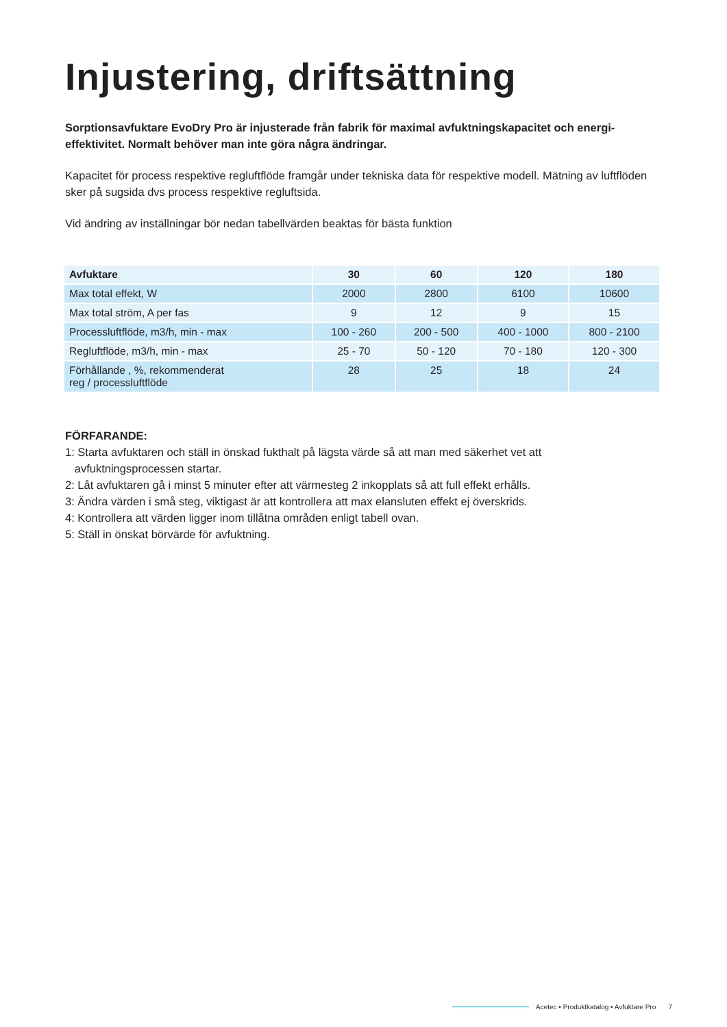Injustering, driftsättning
Sorptionsavfuktare EvoDry Pro är injusterade från fabrik för maximal avfuktningskapacitet och energi-effektivitet. Normalt behöver man inte göra några ändringar.
Kapacitet för process respektive regluftflöde framgår under tekniska data för respektive modell. Mätning av luftflöden sker på sugsida dvs process respektive regluftsida.
Vid ändring av inställningar bör nedan tabellvärden beaktas för bästa funktion
| Avfuktare | 30 | 60 | 120 | 180 |
| --- | --- | --- | --- | --- |
| Max total effekt, W | 2000 | 2800 | 6100 | 10600 |
| Max total ström, A per fas | 9 | 12 | 9 | 15 |
| Processluftflöde, m3/h, min - max | 100 - 260 | 200 - 500 | 400 - 1000 | 800 - 2100 |
| Regluftflöde, m3/h, min - max | 25 - 70 | 50 - 120 | 70 - 180 | 120 - 300 |
| Förhållande , %, rekommenderat reg / processluftflöde | 28 | 25 | 18 | 24 |
FÖRFARANDE:
1: Starta avfuktaren och ställ in önskad fukthalt på lägsta värde så att man med säkerhet vet att
avfuktningsprocessen startar.
2: Låt avfuktaren gå i minst 5 minuter efter att värmesteg 2 inkopplats så att full effekt erhålls.
3: Ändra värden i små steg, viktigast är att kontrollera att max elansluten effekt ej överskrids.
4: Kontrollera att värden ligger inom tillåtna områden enligt tabell ovan.
5: Ställ in önskat börvärde för avfuktning.
Acetec • Produktkatalog • Avfuktare Pro 7